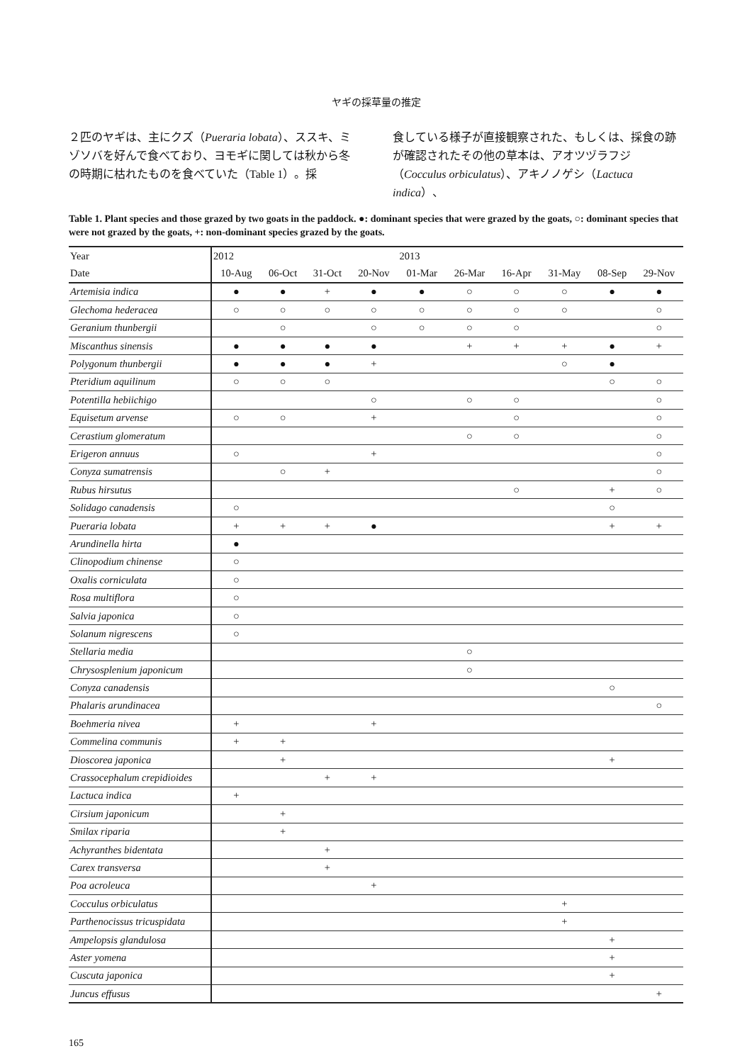ヤギの採草量の推定
２匹のヤギは、主にクズ（Pueraria lobata）、ススキ、ミゾソバを好んで食べており、ヨモギに関しては秋から冬の時期に枯れたものを食べていた（Table 1）。採
食している様子が直接観察された、もしくは、採食の跡が確認されたその他の草本は、アオツヅラフジ（Cocculus orbiculatus）、アキノノゲシ（Lactuca indica）、
Table 1. Plant species and those grazed by two goats in the paddock. ●: dominant species that were grazed by the goats, ○: dominant species that were not grazed by the goats, +: non-dominant species grazed by the goats.
| Year | 2012 | | | | 2013 | | | | | |
| --- | --- | --- | --- | --- | --- | --- | --- | --- | --- | --- |
| Date | 10-Aug | 06-Oct | 31-Oct | 20-Nov | 01-Mar | 26-Mar | 16-Apr | 31-May | 08-Sep | 29-Nov |
| Artemisia indica | ● | ● | + | ● | ● | ○ | ○ | ○ | ● | ● |
| Glechoma hederacea | ○ | ○ | ○ | ○ | ○ | ○ | ○ | ○ | | ○ |
| Geranium thunbergii | | ○ | | ○ | ○ | ○ | ○ | | | ○ |
| Miscanthus sinensis | ● | ● | ● | ● | | + | + | + | ● | + |
| Polygonum thunbergii | ● | ● | ● | + | | | | ○ | ● | |
| Pteridium aquilinum | ○ | ○ | ○ | | | | | | ○ | ○ |
| Potentilla hebiichigo | | | | ○ | | ○ | ○ | | | ○ |
| Equisetum arvense | ○ | ○ | | + | | | ○ | | | ○ |
| Cerastium glomeratum | | | | | | ○ | ○ | | | ○ |
| Erigeron annuus | ○ | | | + | | | | | | ○ |
| Conyza sumatrensis | | ○ | + | | | | | | | ○ |
| Rubus hirsutus | | | | | | | ○ | | + | ○ |
| Solidago canadensis | ○ | | | | | | | | ○ | |
| Pueraria lobata | + | + | + | ● | | | | | + | + |
| Arundinella hirta | ● | | | | | | | | | |
| Clinopodium chinense | ○ | | | | | | | | | |
| Oxalis corniculata | ○ | | | | | | | | | |
| Rosa multiflora | ○ | | | | | | | | | |
| Salvia japonica | ○ | | | | | | | | | |
| Solanum nigrescens | ○ | | | | | | | | | |
| Stellaria media | | | | | | ○ | | | | |
| Chrysosplenium japonicum | | | | | | ○ | | | | |
| Conyza canadensis | | | | | | | | | ○ | |
| Phalaris arundinacea | | | | | | | | | | ○ |
| Boehmeria nivea | + | | | + | | | | | | |
| Commelina communis | + | + | | | | | | | | |
| Dioscorea japonica | | + | | | | | | | + | |
| Crassocephalum crepidioides | | | + | + | | | | | | |
| Lactuca indica | + | | | | | | | | | |
| Cirsium japonicum | | + | | | | | | | | |
| Smilax riparia | | + | | | | | | | | |
| Achyranthes bidentata | | | + | | | | | | | |
| Carex transversa | | | + | | | | | | | |
| Poa acroleuca | | | | + | | | | | | |
| Cocculus orbiculatus | | | | | | | | + | | |
| Parthenocissus tricuspidata | | | | | | | | + | | |
| Ampelopsis glandulosa | | | | | | | | | + | |
| Aster yomena | | | | | | | | | + | |
| Cuscuta japonica | | | | | | | | | + | |
| Juncus effusus | | | | | | | | | | + |
165